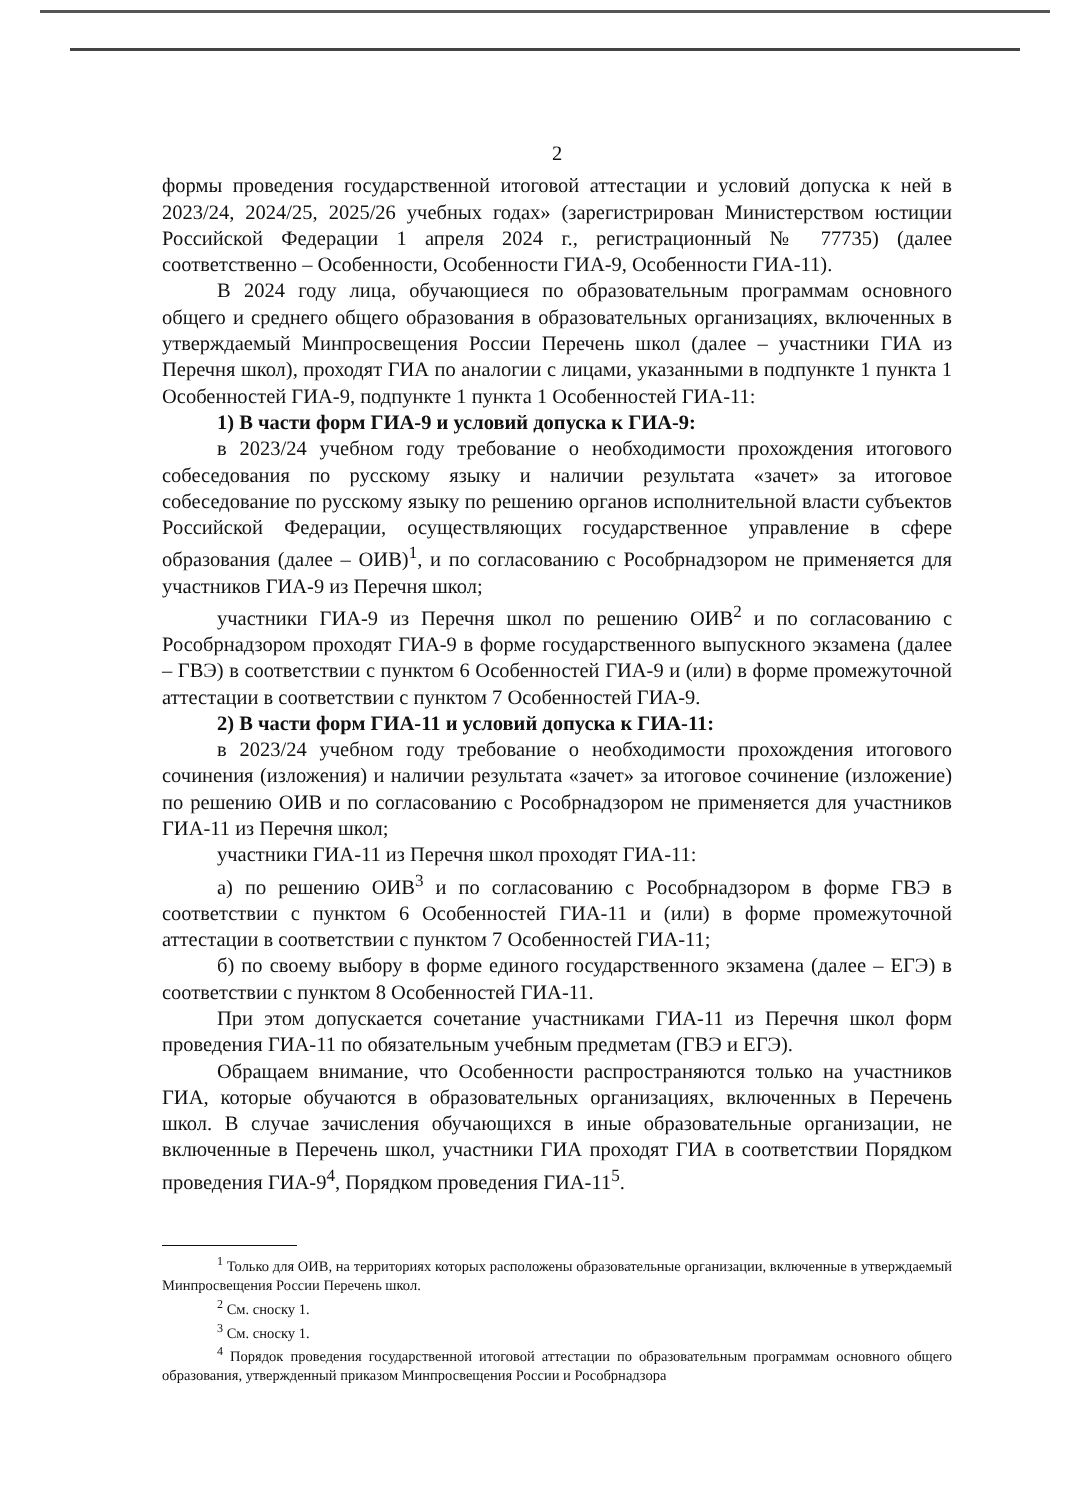2
формы проведения государственной итоговой аттестации и условий допуска к ней в 2023/24, 2024/25, 2025/26 учебных годах» (зарегистрирован Министерством юстиции Российской Федерации 1 апреля 2024 г., регистрационный № 77735) (далее соответственно – Особенности, Особенности ГИА-9, Особенности ГИА-11).
В 2024 году лица, обучающиеся по образовательным программам основного общего и среднего общего образования в образовательных организациях, включенных в утверждаемый Минпросвещения России Перечень школ (далее – участники ГИА из Перечня школ), проходят ГИА по аналогии с лицами, указанными в подпункте 1 пункта 1 Особенностей ГИА-9, подпункте 1 пункта 1 Особенностей ГИА-11:
1) В части форм ГИА-9 и условий допуска к ГИА-9:
в 2023/24 учебном году требование о необходимости прохождения итогового собеседования по русскому языку и наличии результата «зачет» за итоговое собеседование по русскому языку по решению органов исполнительной власти субъектов Российской Федерации, осуществляющих государственное управление в сфере образования (далее – ОИВ)<sup>1</sup>, и по согласованию с Рособрнадзором не применяется для участников ГИА-9 из Перечня школ;
участники ГИА-9 из Перечня школ по решению ОИВ<sup>2</sup> и по согласованию с Рособрнадзором проходят ГИА-9 в форме государственного выпускного экзамена (далее – ГВЭ) в соответствии с пунктом 6 Особенностей ГИА-9 и (или) в форме промежуточной аттестации в соответствии с пунктом 7 Особенностей ГИА-9.
2) В части форм ГИА-11 и условий допуска к ГИА-11:
в 2023/24 учебном году требование о необходимости прохождения итогового сочинения (изложения) и наличии результата «зачет» за итоговое сочинение (изложение) по решению ОИВ и по согласованию с Рособрнадзором не применяется для участников ГИА-11 из Перечня школ;
участники ГИА-11 из Перечня школ проходят ГИА-11:
а) по решению ОИВ<sup>3</sup> и по согласованию с Рособрнадзором в форме ГВЭ в соответствии с пунктом 6 Особенностей ГИА-11 и (или) в форме промежуточной аттестации в соответствии с пунктом 7 Особенностей ГИА-11;
б) по своему выбору в форме единого государственного экзамена (далее – ЕГЭ) в соответствии с пунктом 8 Особенностей ГИА-11.
При этом допускается сочетание участниками ГИА-11 из Перечня школ форм проведения ГИА-11 по обязательным учебным предметам (ГВЭ и ЕГЭ).
Обращаем внимание, что Особенности распространяются только на участников ГИА, которые обучаются в образовательных организациях, включенных в Перечень школ. В случае зачисления обучающихся в иные образовательные организации, не включенные в Перечень школ, участники ГИА проходят ГИА в соответствии Порядком проведения ГИА-9<sup>4</sup>, Порядком проведения ГИА-11<sup>5</sup>.
<sup>1</sup> Только для ОИВ, на территориях которых расположены образовательные организации, включенные в утверждаемый Минпросвещения России Перечень школ.
<sup>2</sup> См. сноску 1.
<sup>3</sup> См. сноску 1.
<sup>4</sup> Порядок проведения государственной итоговой аттестации по образовательным программам основного общего образования, утвержденный приказом Минпросвещения России и Рособрнадзора